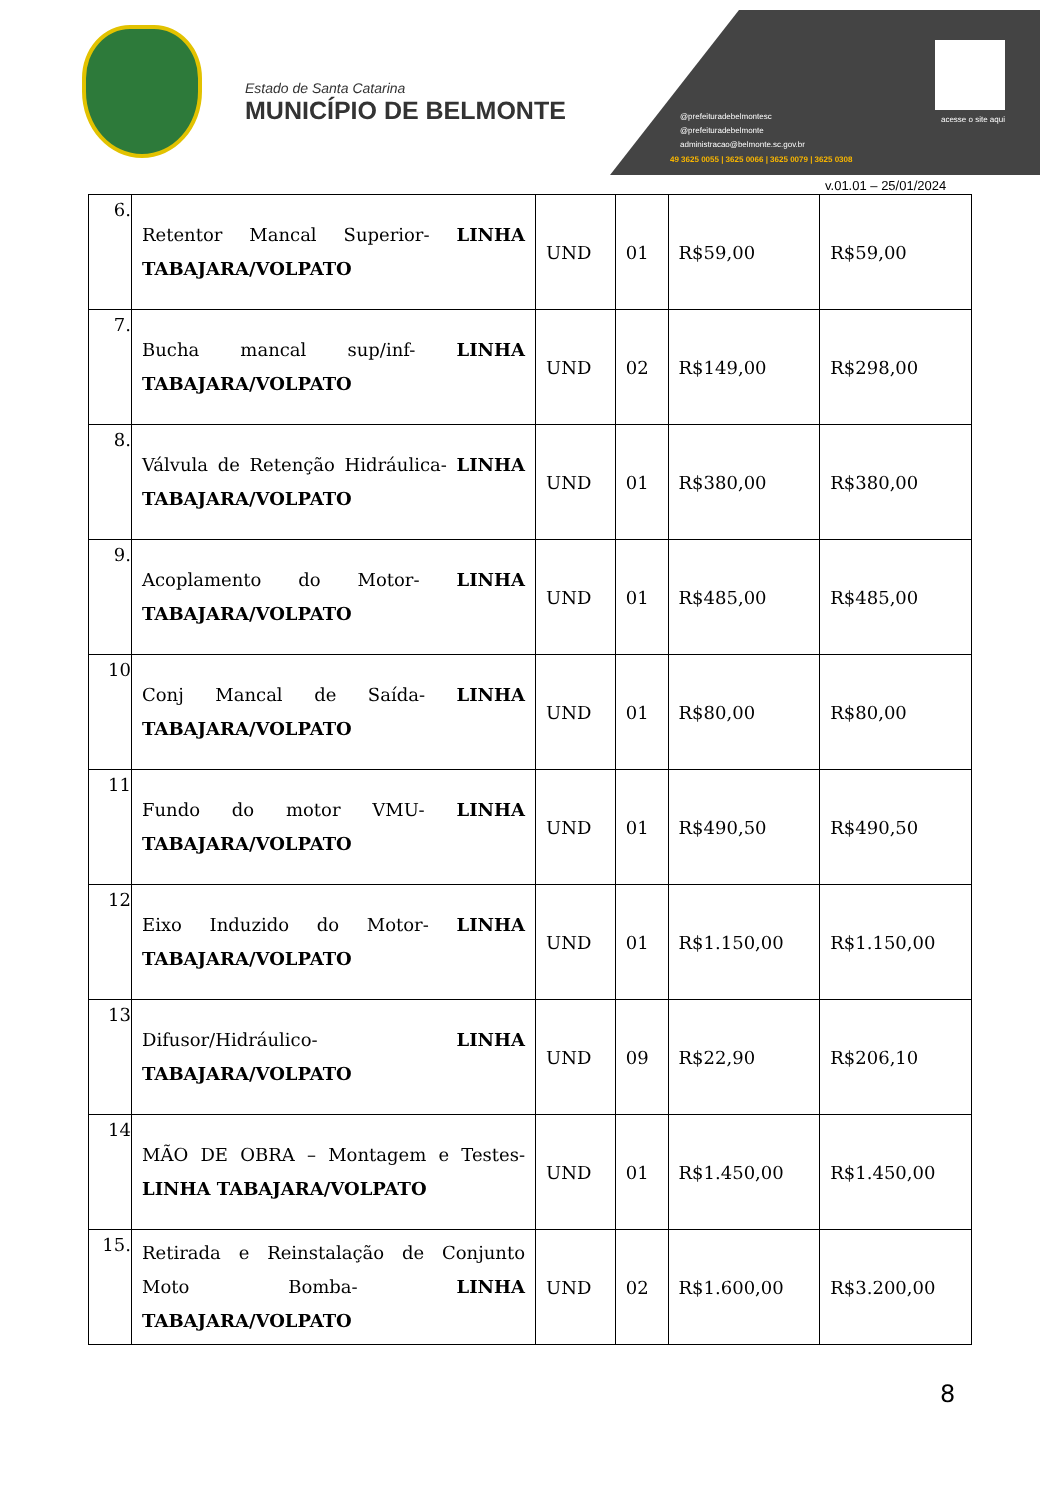Estado de Santa Catarina
MUNICÍPIO DE BELMONTE
acesse o site aqui
@prefeituradebelmontesc
@prefeituradebelmonte
administracao@belmonte.sc.gov.br
49 3625 0055 | 3625 0066 | 3625 0079 | 3625 0308
v.01.01 – 25/01/2024
| 6. | Retentor Mancal Superior- LINHA TABAJARA/VOLPATO | UND | 01 | R$59,00 | R$59,00 |
| 7. | Bucha mancal sup/inf- LINHA TABAJARA/VOLPATO | UND | 02 | R$149,00 | R$298,00 |
| 8. | Válvula de Retenção Hidráulica- LINHA TABAJARA/VOLPATO | UND | 01 | R$380,00 | R$380,00 |
| 9. | Acoplamento do Motor- LINHA TABAJARA/VOLPATO | UND | 01 | R$485,00 | R$485,00 |
| 10 | Conj Mancal de Saída- LINHA TABAJARA/VOLPATO | UND | 01 | R$80,00 | R$80,00 |
| 11 | Fundo do motor VMU- LINHA TABAJARA/VOLPATO | UND | 01 | R$490,50 | R$490,50 |
| 12 | Eixo Induzido do Motor- LINHA TABAJARA/VOLPATO | UND | 01 | R$1.150,00 | R$1.150,00 |
| 13 | Difusor/Hidráulico- LINHA TABAJARA/VOLPATO | UND | 09 | R$22,90 | R$206,10 |
| 14 | MÃO DE OBRA – Montagem e Testes- LINHA TABAJARA/VOLPATO | UND | 01 | R$1.450,00 | R$1.450,00 |
| 15. | Retirada e Reinstalação de Conjunto Moto Bomba- LINHA TABAJARA/VOLPATO | UND | 02 | R$1.600,00 | R$3.200,00 |
8